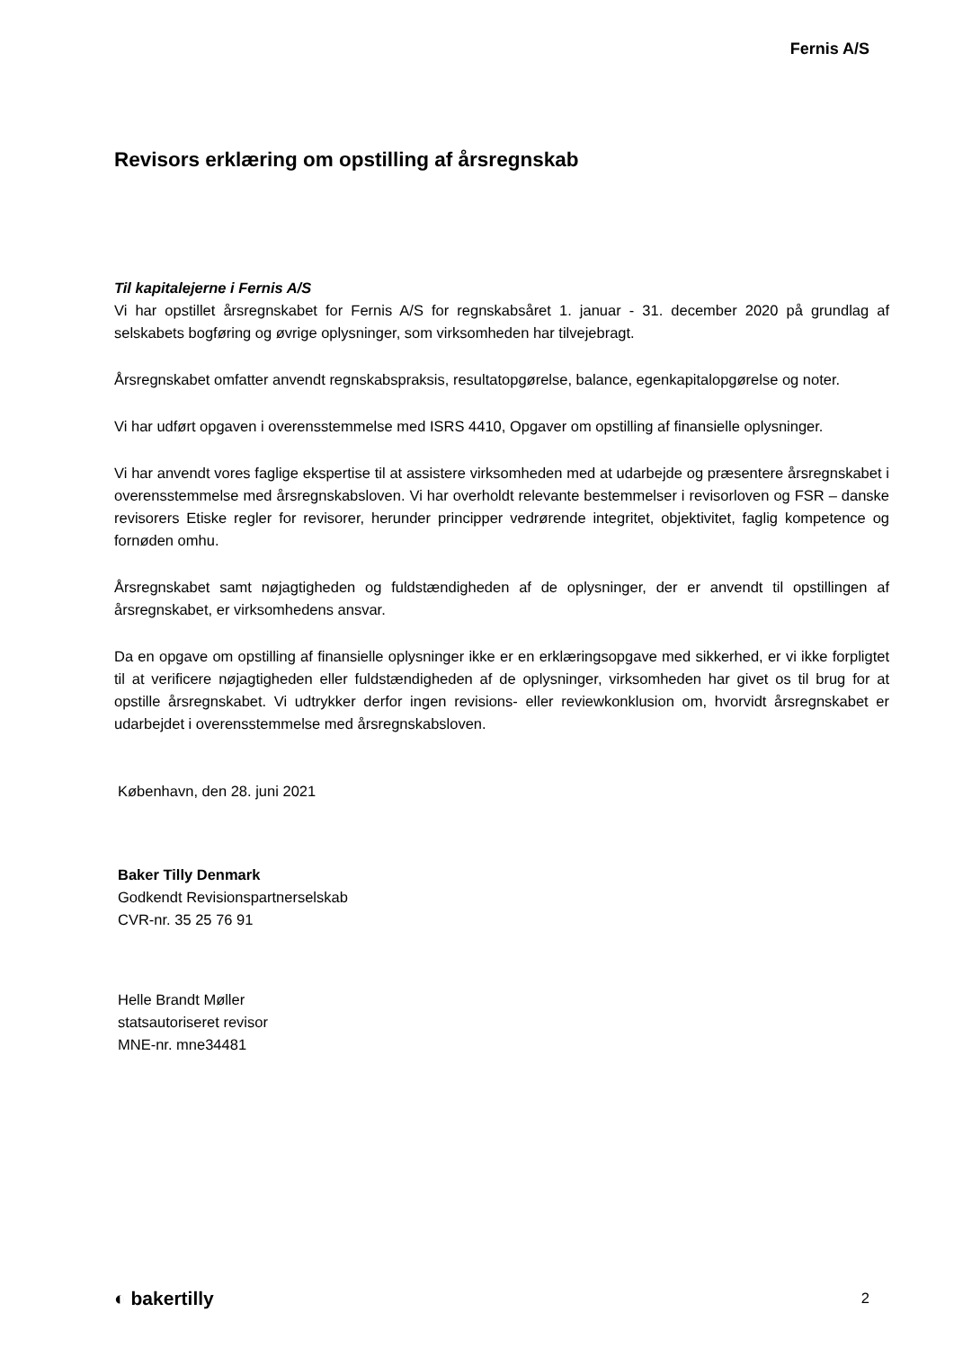Fernis A/S
Revisors erklæring om opstilling af årsregnskab
Til kapitalejerne i Fernis A/S
Vi har opstillet årsregnskabet for Fernis A/S for regnskabsåret 1. januar - 31. december 2020 på grundlag af selskabets bogføring og øvrige oplysninger, som virksomheden har tilvejebragt.
Årsregnskabet omfatter anvendt regnskabspraksis, resultatopgørelse, balance, egenkapitalopgørelse og noter.
Vi har udført opgaven i overensstemmelse med ISRS 4410, Opgaver om opstilling af finansielle oplysninger.
Vi har anvendt vores faglige ekspertise til at assistere virksomheden med at udarbejde og præsentere årsregnskabet i overensstemmelse med årsregnskabsloven. Vi har overholdt relevante bestemmelser i revisorloven og FSR – danske revisorers Etiske regler for revisorer, herunder principper vedrørende integritet, objektivitet, faglig kompetence og fornøden omhu.
Årsregnskabet samt nøjagtigheden og fuldstændigheden af de oplysninger, der er anvendt til opstillingen af årsregnskabet, er virksomhedens ansvar.
Da en opgave om opstilling af finansielle oplysninger ikke er en erklæringsopgave med sikkerhed, er vi ikke forpligtet til at verificere nøjagtigheden eller fuldstændigheden af de oplysninger, virksomheden har givet os til brug for at opstille årsregnskabet. Vi udtrykker derfor ingen revisions- eller reviewkonklusion om, hvorvidt årsregnskabet er udarbejdet i overensstemmelse med årsregnskabsloven.
København, den 28. juni 2021
Baker Tilly Denmark
Godkendt Revisionspartnerselskab
CVR-nr. 35 25 76 91
Helle Brandt Møller
statsautoriseret revisor
MNE-nr. mne34481
◐ bakertilly 2